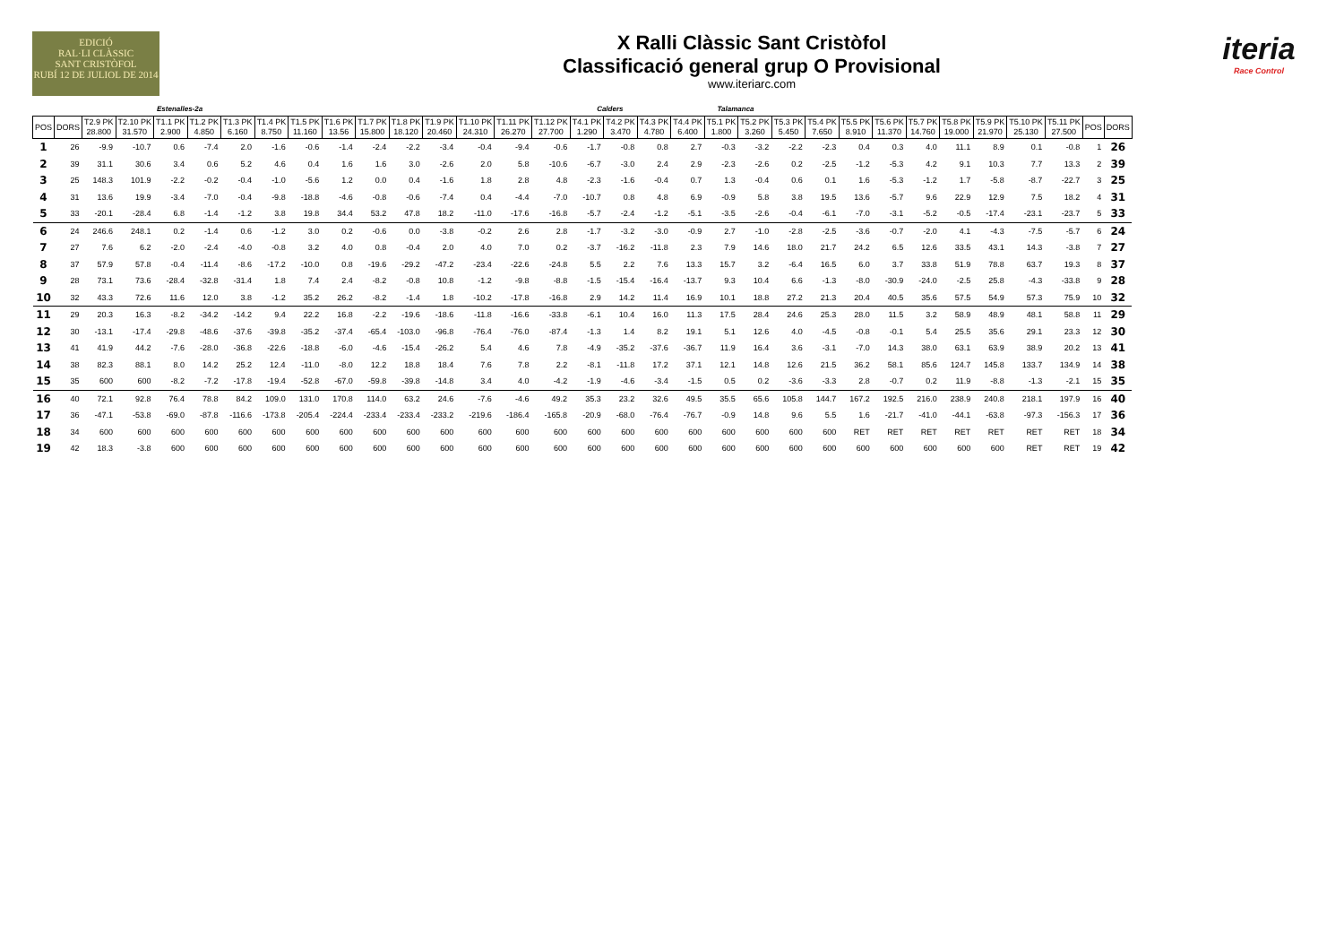EDICIÓ
RAL·LI CLÀSSIC
SANT CRISTÒFOL
RUBÍ 12 DE JULIOL DE 2014
X Ralli Clàssic Sant Cristòfol
Classificació general grup O Provisional
www.iteriarc.com
iteria
Race Control
Estenalles-2a Calders Talamanca
| POS | DORS | T2.9 PK 28.800 | T2.10 PK 31.570 | T1.1 PK 2.900 | T1.2 PK 4.850 | T1.3 PK 6.160 | T1.4 PK 8.750 | T1.5 PK 11.160 | T1.6 PK 13.56 | T1.7 PK 15.800 | T1.8 PK 18.120 | T1.9 PK 20.460 | T1.10 PK 24.310 | T1.11 PK 26.270 | T1.12 PK 27.700 | T4.1 PK 1.290 | T4.2 PK 3.470 | T4.3 PK 4.780 | T4.4 PK 6.400 | T5.1 PK 1.800 | T5.2 PK 3.260 | T5.3 PK 5.450 | T5.4 PK 7.650 | T5.5 PK 8.910 | T5.6 PK 11.370 | T5.7 PK 14.760 | T5.8 PK 19.000 | T5.9 PK 21.970 | T5.10 PK 25.130 | T5.11 PK 27.500 | POS | DORS |
| --- | --- | --- | --- | --- | --- | --- | --- | --- | --- | --- | --- | --- | --- | --- | --- | --- | --- | --- | --- | --- | --- | --- | --- | --- | --- | --- | --- | --- | --- | --- | --- | --- |
| 1 | 26 | -9.9 | -10.7 | 0.6 | -7.4 | 2.0 | -1.6 | -0.6 | -1.4 | -2.4 | -2.2 | -3.4 | -0.4 | -9.4 | -0.6 | -1.7 | -0.8 | 0.8 | 2.7 | -0.3 | -3.2 | -2.2 | -2.3 | 0.4 | 0.3 | 4.0 | 11.1 | 8.9 | 0.1 | -0.8 | 1 | 26 |
| 2 | 39 | 31.1 | 30.6 | 3.4 | 0.6 | 5.2 | 4.6 | 0.4 | 1.6 | 1.6 | 3.0 | -2.6 | 2.0 | 5.8 | -10.6 | -6.7 | -3.0 | 2.4 | 2.9 | -2.3 | -2.6 | 0.2 | -2.5 | -1.2 | -5.3 | 4.2 | 9.1 | 10.3 | 7.7 | 13.3 | 2 | 39 |
| 3 | 25 | 148.3 | 101.9 | -2.2 | -0.2 | -0.4 | -1.0 | -5.6 | 1.2 | 0.0 | 0.4 | -1.6 | 1.8 | 2.8 | 4.8 | -2.3 | -1.6 | -0.4 | 0.7 | 1.3 | -0.4 | 0.6 | 0.1 | 1.6 | -5.3 | -1.2 | 1.7 | -5.8 | -8.7 | -22.7 | 3 | 25 |
| 4 | 31 | 13.6 | 19.9 | -3.4 | -7.0 | -0.4 | -9.8 | -18.8 | -4.6 | -0.8 | -0.6 | -7.4 | 0.4 | -4.4 | -7.0 | -10.7 | 0.8 | 4.8 | 6.9 | -0.9 | 5.8 | 3.8 | 19.5 | 13.6 | -5.7 | 9.6 | 22.9 | 12.9 | 7.5 | 18.2 | 4 | 31 |
| 5 | 33 | -20.1 | -28.4 | 6.8 | -1.4 | -1.2 | 3.8 | 19.8 | 34.4 | 53.2 | 47.8 | 18.2 | -11.0 | -17.6 | -16.8 | -5.7 | -2.4 | -1.2 | -5.1 | -3.5 | -2.6 | -0.4 | -6.1 | -7.0 | -3.1 | -5.2 | -0.5 | -17.4 | -23.1 | -23.7 | 5 | 33 |
| 6 | 24 | 246.6 | 248.1 | 0.2 | -1.4 | 0.6 | -1.2 | 3.0 | 0.2 | -0.6 | 0.0 | -3.8 | -0.2 | 2.6 | 2.8 | -1.7 | -3.2 | -3.0 | -0.9 | 2.7 | -1.0 | -2.8 | -2.5 | -3.6 | -0.7 | -2.0 | 4.1 | -4.3 | -7.5 | -5.7 | 6 | 24 |
| 7 | 27 | 7.6 | 6.2 | -2.0 | -2.4 | -4.0 | -0.8 | 3.2 | 4.0 | 0.8 | -0.4 | 2.0 | 4.0 | 7.0 | 0.2 | -3.7 | -16.2 | -11.8 | 2.3 | 7.9 | 14.6 | 18.0 | 21.7 | 24.2 | 6.5 | 12.6 | 33.5 | 43.1 | 14.3 | -3.8 | 7 | 27 |
| 8 | 37 | 57.9 | 57.8 | -0.4 | -11.4 | -8.6 | -17.2 | -10.0 | 0.8 | -19.6 | -29.2 | -47.2 | -23.4 | -22.6 | -24.8 | 5.5 | 2.2 | 7.6 | 13.3 | 15.7 | 3.2 | -6.4 | 16.5 | 6.0 | 3.7 | 33.8 | 51.9 | 78.8 | 63.7 | 19.3 | 8 | 37 |
| 9 | 28 | 73.1 | 73.6 | -28.4 | -32.8 | -31.4 | 1.8 | 7.4 | 2.4 | -8.2 | -0.8 | 10.8 | -1.2 | -9.8 | -8.8 | -1.5 | -15.4 | -16.4 | -13.7 | 9.3 | 10.4 | 6.6 | -1.3 | -8.0 | -30.9 | -24.0 | -2.5 | 25.8 | -4.3 | -33.8 | 9 | 28 |
| 10 | 32 | 43.3 | 72.6 | 11.6 | 12.0 | 3.8 | -1.2 | 35.2 | 26.2 | -8.2 | -1.4 | 1.8 | -10.2 | -17.8 | -16.8 | 2.9 | 14.2 | 11.4 | 16.9 | 10.1 | 18.8 | 27.2 | 21.3 | 20.4 | 40.5 | 35.6 | 57.5 | 54.9 | 57.3 | 75.9 | 10 | 32 |
| 11 | 29 | 20.3 | 16.3 | -8.2 | -34.2 | -14.2 | 9.4 | 22.2 | 16.8 | -2.2 | -19.6 | -18.6 | -11.8 | -16.6 | -33.8 | -6.1 | 10.4 | 16.0 | 11.3 | 17.5 | 28.4 | 24.6 | 25.3 | 28.0 | 11.5 | 3.2 | 58.9 | 48.9 | 48.1 | 58.8 | 11 | 29 |
| 12 | 30 | -13.1 | -17.4 | -29.8 | -48.6 | -37.6 | -39.8 | -35.2 | -37.4 | -65.4 | -103.0 | -96.8 | -76.4 | -76.0 | -87.4 | -1.3 | 1.4 | 8.2 | 19.1 | 5.1 | 12.6 | 4.0 | -4.5 | -0.8 | -0.1 | 5.4 | 25.5 | 35.6 | 29.1 | 23.3 | 12 | 30 |
| 13 | 41 | 41.9 | 44.2 | -7.6 | -28.0 | -36.8 | -22.6 | -18.8 | -6.0 | -4.6 | -15.4 | -26.2 | 5.4 | 4.6 | 7.8 | -4.9 | -35.2 | -37.6 | -36.7 | 11.9 | 16.4 | 3.6 | -3.1 | -7.0 | 14.3 | 38.0 | 63.1 | 63.9 | 38.9 | 20.2 | 13 | 41 |
| 14 | 38 | 82.3 | 88.1 | 8.0 | 14.2 | 25.2 | 12.4 | -11.0 | -8.0 | 12.2 | 18.8 | 18.4 | 7.6 | 7.8 | 2.2 | -8.1 | -11.8 | 17.2 | 37.1 | 12.1 | 14.8 | 12.6 | 21.5 | 36.2 | 58.1 | 85.6 | 124.7 | 145.8 | 133.7 | 134.9 | 14 | 38 |
| 15 | 35 | 600 | 600 | -8.2 | -7.2 | -17.8 | -19.4 | -52.8 | -67.0 | -59.8 | -39.8 | -14.8 | 3.4 | 4.0 | -4.2 | -1.9 | -4.6 | -3.4 | -1.5 | 0.5 | 0.2 | -3.6 | -3.3 | 2.8 | -0.7 | 0.2 | 11.9 | -8.8 | -1.3 | -2.1 | 15 | 35 |
| 16 | 40 | 72.1 | 92.8 | 76.4 | 78.8 | 84.2 | 109.0 | 131.0 | 170.8 | 114.0 | 63.2 | 24.6 | -7.6 | -4.6 | 49.2 | 35.3 | 23.2 | 32.6 | 49.5 | 35.5 | 65.6 | 105.8 | 144.7 | 167.2 | 192.5 | 216.0 | 238.9 | 240.8 | 218.1 | 197.9 | 16 | 40 |
| 17 | 36 | -47.1 | -53.8 | -69.0 | -87.8 | -116.6 | -173.8 | -205.4 | -224.4 | -233.4 | -233.4 | -233.2 | -219.6 | -186.4 | -165.8 | -20.9 | -68.0 | -76.4 | -76.7 | -0.9 | 14.8 | 9.6 | 5.5 | 1.6 | -21.7 | -41.0 | -44.1 | -63.8 | -97.3 | -156.3 | 17 | 36 |
| 18 | 34 | 600 | 600 | 600 | 600 | 600 | 600 | 600 | 600 | 600 | 600 | 600 | 600 | 600 | 600 | 600 | 600 | 600 | 600 | 600 | 600 | 600 | 600 | RET | RET | RET | RET | RET | RET | RET | 18 | 34 |
| 19 | 42 | 18.3 | -3.8 | 600 | 600 | 600 | 600 | 600 | 600 | 600 | 600 | 600 | 600 | 600 | 600 | 600 | 600 | 600 | 600 | 600 | 600 | 600 | 600 | 600 | 600 | 600 | 600 | 600 | RET | RET | 19 | 42 |